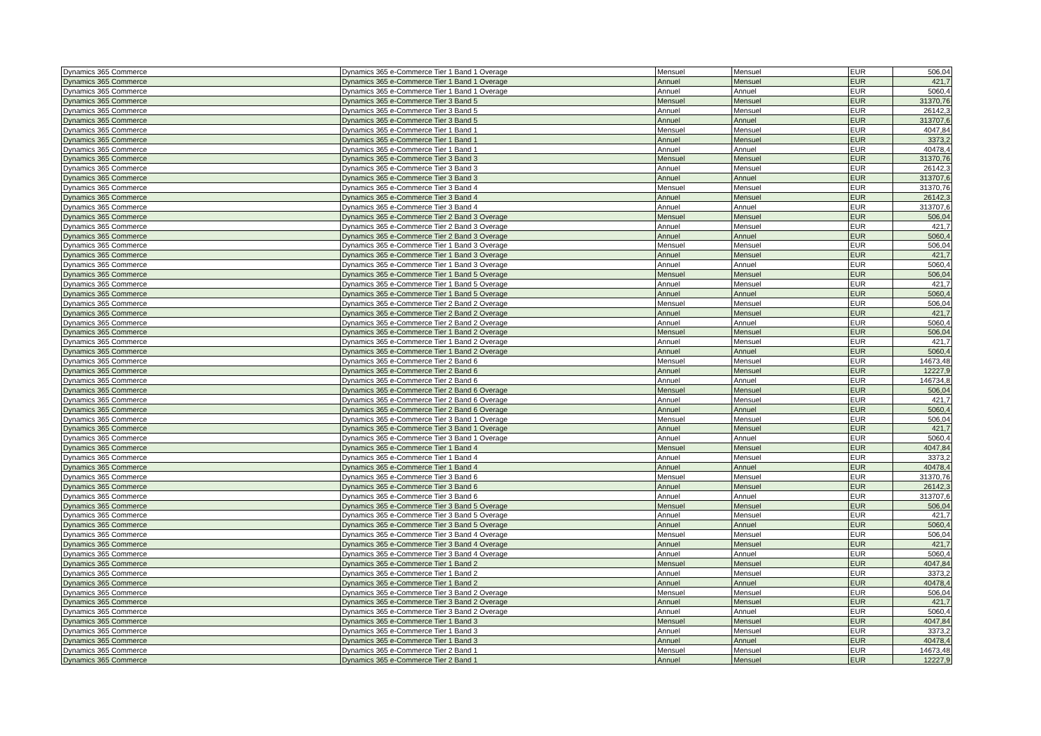| Dynamics 365 Commerce | Dynamics 365 e-Commerce Tier 1 Band 1 Overage | Mensuel | Mensuel | EUR | 506,04 |
| Dynamics 365 Commerce | Dynamics 365 e-Commerce Tier 1 Band 1 Overage | Annuel | Mensuel | EUR | 421,7 |
| Dynamics 365 Commerce | Dynamics 365 e-Commerce Tier 1 Band 1 Overage | Annuel | Annuel | EUR | 5060,4 |
| Dynamics 365 Commerce | Dynamics 365 e-Commerce Tier 3 Band 5 | Mensuel | Mensuel | EUR | 31370,76 |
| Dynamics 365 Commerce | Dynamics 365 e-Commerce Tier 3 Band 5 | Annuel | Mensuel | EUR | 26142,3 |
| Dynamics 365 Commerce | Dynamics 365 e-Commerce Tier 3 Band 5 | Annuel | Annuel | EUR | 313707,6 |
| Dynamics 365 Commerce | Dynamics 365 e-Commerce Tier 1 Band 1 | Mensuel | Mensuel | EUR | 4047,84 |
| Dynamics 365 Commerce | Dynamics 365 e-Commerce Tier 1 Band 1 | Annuel | Mensuel | EUR | 3373,2 |
| Dynamics 365 Commerce | Dynamics 365 e-Commerce Tier 1 Band 1 | Annuel | Annuel | EUR | 40478,4 |
| Dynamics 365 Commerce | Dynamics 365 e-Commerce Tier 3 Band 3 | Mensuel | Mensuel | EUR | 31370,76 |
| Dynamics 365 Commerce | Dynamics 365 e-Commerce Tier 3 Band 3 | Annuel | Mensuel | EUR | 26142,3 |
| Dynamics 365 Commerce | Dynamics 365 e-Commerce Tier 3 Band 3 | Annuel | Annuel | EUR | 313707,6 |
| Dynamics 365 Commerce | Dynamics 365 e-Commerce Tier 3 Band 4 | Mensuel | Mensuel | EUR | 31370,76 |
| Dynamics 365 Commerce | Dynamics 365 e-Commerce Tier 3 Band 4 | Annuel | Mensuel | EUR | 26142,3 |
| Dynamics 365 Commerce | Dynamics 365 e-Commerce Tier 3 Band 4 | Annuel | Annuel | EUR | 313707,6 |
| Dynamics 365 Commerce | Dynamics 365 e-Commerce Tier 2 Band 3 Overage | Mensuel | Mensuel | EUR | 506,04 |
| Dynamics 365 Commerce | Dynamics 365 e-Commerce Tier 2 Band 3 Overage | Annuel | Mensuel | EUR | 421,7 |
| Dynamics 365 Commerce | Dynamics 365 e-Commerce Tier 2 Band 3 Overage | Annuel | Annuel | EUR | 5060,4 |
| Dynamics 365 Commerce | Dynamics 365 e-Commerce Tier 1 Band 3 Overage | Mensuel | Mensuel | EUR | 506,04 |
| Dynamics 365 Commerce | Dynamics 365 e-Commerce Tier 1 Band 3 Overage | Annuel | Mensuel | EUR | 421,7 |
| Dynamics 365 Commerce | Dynamics 365 e-Commerce Tier 1 Band 3 Overage | Annuel | Annuel | EUR | 5060,4 |
| Dynamics 365 Commerce | Dynamics 365 e-Commerce Tier 1 Band 5 Overage | Mensuel | Mensuel | EUR | 506,04 |
| Dynamics 365 Commerce | Dynamics 365 e-Commerce Tier 1 Band 5 Overage | Annuel | Mensuel | EUR | 421,7 |
| Dynamics 365 Commerce | Dynamics 365 e-Commerce Tier 1 Band 5 Overage | Annuel | Annuel | EUR | 5060,4 |
| Dynamics 365 Commerce | Dynamics 365 e-Commerce Tier 2 Band 2 Overage | Mensuel | Mensuel | EUR | 506,04 |
| Dynamics 365 Commerce | Dynamics 365 e-Commerce Tier 2 Band 2 Overage | Annuel | Mensuel | EUR | 421,7 |
| Dynamics 365 Commerce | Dynamics 365 e-Commerce Tier 2 Band 2 Overage | Annuel | Annuel | EUR | 5060,4 |
| Dynamics 365 Commerce | Dynamics 365 e-Commerce Tier 1 Band 2 Overage | Mensuel | Mensuel | EUR | 506,04 |
| Dynamics 365 Commerce | Dynamics 365 e-Commerce Tier 1 Band 2 Overage | Annuel | Mensuel | EUR | 421,7 |
| Dynamics 365 Commerce | Dynamics 365 e-Commerce Tier 1 Band 2 Overage | Annuel | Annuel | EUR | 5060,4 |
| Dynamics 365 Commerce | Dynamics 365 e-Commerce Tier 2 Band 6 | Mensuel | Mensuel | EUR | 14673,48 |
| Dynamics 365 Commerce | Dynamics 365 e-Commerce Tier 2 Band 6 | Annuel | Mensuel | EUR | 12227,9 |
| Dynamics 365 Commerce | Dynamics 365 e-Commerce Tier 2 Band 6 | Annuel | Annuel | EUR | 146734,8 |
| Dynamics 365 Commerce | Dynamics 365 e-Commerce Tier 2 Band 6 Overage | Mensuel | Mensuel | EUR | 506,04 |
| Dynamics 365 Commerce | Dynamics 365 e-Commerce Tier 2 Band 6 Overage | Annuel | Mensuel | EUR | 421,7 |
| Dynamics 365 Commerce | Dynamics 365 e-Commerce Tier 2 Band 6 Overage | Annuel | Annuel | EUR | 5060,4 |
| Dynamics 365 Commerce | Dynamics 365 e-Commerce Tier 3 Band 1 Overage | Mensuel | Mensuel | EUR | 506,04 |
| Dynamics 365 Commerce | Dynamics 365 e-Commerce Tier 3 Band 1 Overage | Annuel | Mensuel | EUR | 421,7 |
| Dynamics 365 Commerce | Dynamics 365 e-Commerce Tier 3 Band 1 Overage | Annuel | Annuel | EUR | 5060,4 |
| Dynamics 365 Commerce | Dynamics 365 e-Commerce Tier 1 Band 4 | Mensuel | Mensuel | EUR | 4047,84 |
| Dynamics 365 Commerce | Dynamics 365 e-Commerce Tier 1 Band 4 | Annuel | Mensuel | EUR | 3373,2 |
| Dynamics 365 Commerce | Dynamics 365 e-Commerce Tier 1 Band 4 | Annuel | Annuel | EUR | 40478,4 |
| Dynamics 365 Commerce | Dynamics 365 e-Commerce Tier 3 Band 6 | Mensuel | Mensuel | EUR | 31370,76 |
| Dynamics 365 Commerce | Dynamics 365 e-Commerce Tier 3 Band 6 | Annuel | Mensuel | EUR | 26142,3 |
| Dynamics 365 Commerce | Dynamics 365 e-Commerce Tier 3 Band 6 | Annuel | Annuel | EUR | 313707,6 |
| Dynamics 365 Commerce | Dynamics 365 e-Commerce Tier 3 Band 5 Overage | Mensuel | Mensuel | EUR | 506,04 |
| Dynamics 365 Commerce | Dynamics 365 e-Commerce Tier 3 Band 5 Overage | Annuel | Mensuel | EUR | 421,7 |
| Dynamics 365 Commerce | Dynamics 365 e-Commerce Tier 3 Band 5 Overage | Annuel | Annuel | EUR | 5060,4 |
| Dynamics 365 Commerce | Dynamics 365 e-Commerce Tier 3 Band 4 Overage | Mensuel | Mensuel | EUR | 506,04 |
| Dynamics 365 Commerce | Dynamics 365 e-Commerce Tier 3 Band 4 Overage | Annuel | Mensuel | EUR | 421,7 |
| Dynamics 365 Commerce | Dynamics 365 e-Commerce Tier 3 Band 4 Overage | Annuel | Annuel | EUR | 5060,4 |
| Dynamics 365 Commerce | Dynamics 365 e-Commerce Tier 1 Band 2 | Mensuel | Mensuel | EUR | 4047,84 |
| Dynamics 365 Commerce | Dynamics 365 e-Commerce Tier 1 Band 2 | Annuel | Mensuel | EUR | 3373,2 |
| Dynamics 365 Commerce | Dynamics 365 e-Commerce Tier 1 Band 2 | Annuel | Annuel | EUR | 40478,4 |
| Dynamics 365 Commerce | Dynamics 365 e-Commerce Tier 3 Band 2 Overage | Mensuel | Mensuel | EUR | 506,04 |
| Dynamics 365 Commerce | Dynamics 365 e-Commerce Tier 3 Band 2 Overage | Annuel | Mensuel | EUR | 421,7 |
| Dynamics 365 Commerce | Dynamics 365 e-Commerce Tier 3 Band 2 Overage | Annuel | Annuel | EUR | 5060,4 |
| Dynamics 365 Commerce | Dynamics 365 e-Commerce Tier 1 Band 3 | Mensuel | Mensuel | EUR | 4047,84 |
| Dynamics 365 Commerce | Dynamics 365 e-Commerce Tier 1 Band 3 | Annuel | Mensuel | EUR | 3373,2 |
| Dynamics 365 Commerce | Dynamics 365 e-Commerce Tier 1 Band 3 | Annuel | Annuel | EUR | 40478,4 |
| Dynamics 365 Commerce | Dynamics 365 e-Commerce Tier 2 Band 1 | Mensuel | Mensuel | EUR | 14673,48 |
| Dynamics 365 Commerce | Dynamics 365 e-Commerce Tier 2 Band 1 | Annuel | Mensuel | EUR | 12227,9 |